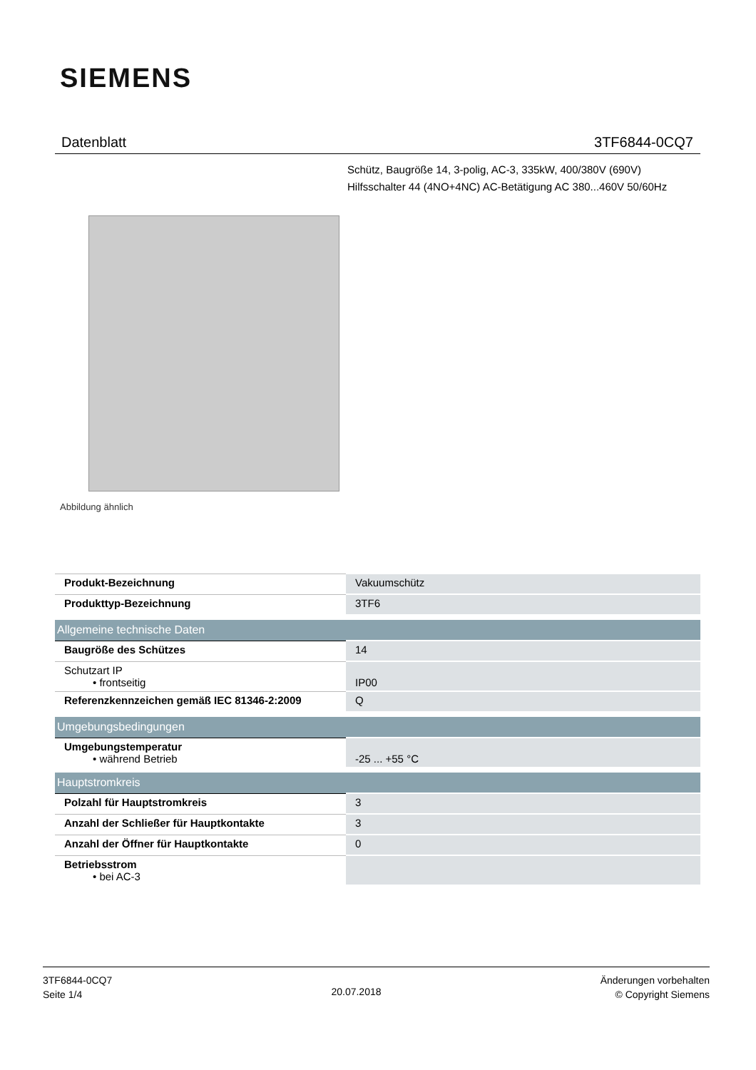SIEMENS
Datenblatt 3TF6844-0CQ7
Schütz, Baugröße 14, 3-polig, AC-3, 335kW, 400/380V (690V)
Hilfsschalter 44 (4NO+4NC) AC-Betätigung AC 380...460V 50/60Hz
Abbildung ähnlich
| Produkt-Bezeichnung | Vakuumschütz |
| Produkttyp-Bezeichnung | 3TF6 |
| Allgemeine technische Daten | |
| Baugröße des Schützes | 14 |
| Schutzart IP • frontseitig | IP00 |
| Referenzkennzeichen gemäß IEC 81346-2:2009 | Q |
| Umgebungsbedingungen | |
| Umgebungstemperatur • während Betrieb | -25 ... +55 °C |
| Hauptstromkreis | |
| Polzahl für Hauptstromkreis | 3 |
| Anzahl der Schließer für Hauptkontakte | 3 |
| Anzahl der Öffner für Hauptkontakte | 0 |
| Betriebsstrom • bei AC-3 | |
3TF6844-0CQ7
Seite 1/4
20.07.2018
Änderungen vorbehalten
© Copyright Siemens